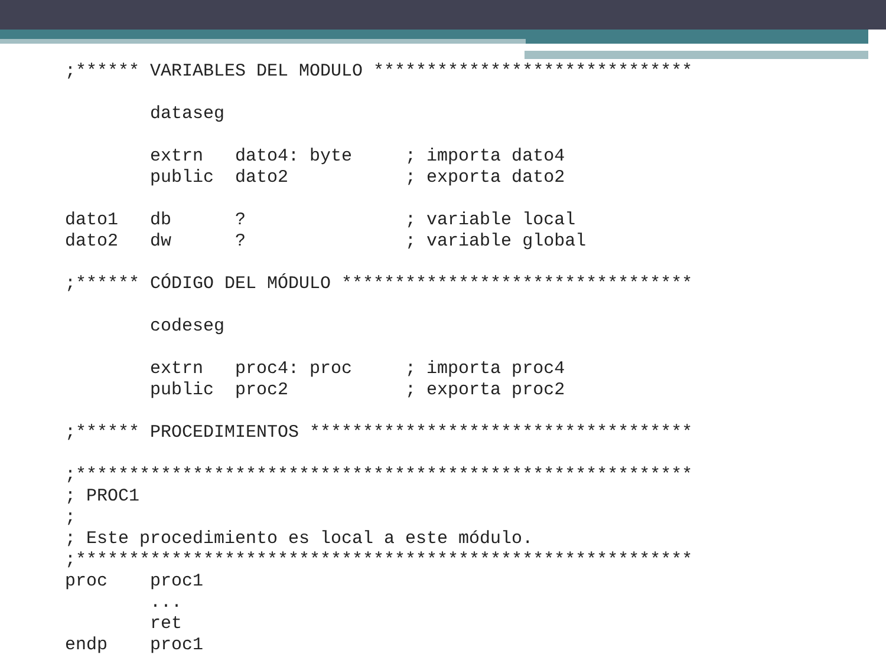;****** VARIABLES DEL MODULO ******************************

        dataseg

        extrn   dato4: byte     ; importa dato4
        public  dato2           ; exporta dato2

dato1   db      ?               ; variable local
dato2   dw      ?               ; variable global

;****** CÓDIGO DEL MÓDULO *********************************

        codeseg

        extrn   proc4: proc     ; importa proc4
        public  proc2           ; exporta proc2

;****** PROCEDIMIENTOS ************************************

;**********************************************************
; PROC1
;
; Este procedimiento es local a este módulo.
;**********************************************************
proc    proc1
        ...
        ret
endp    proc1